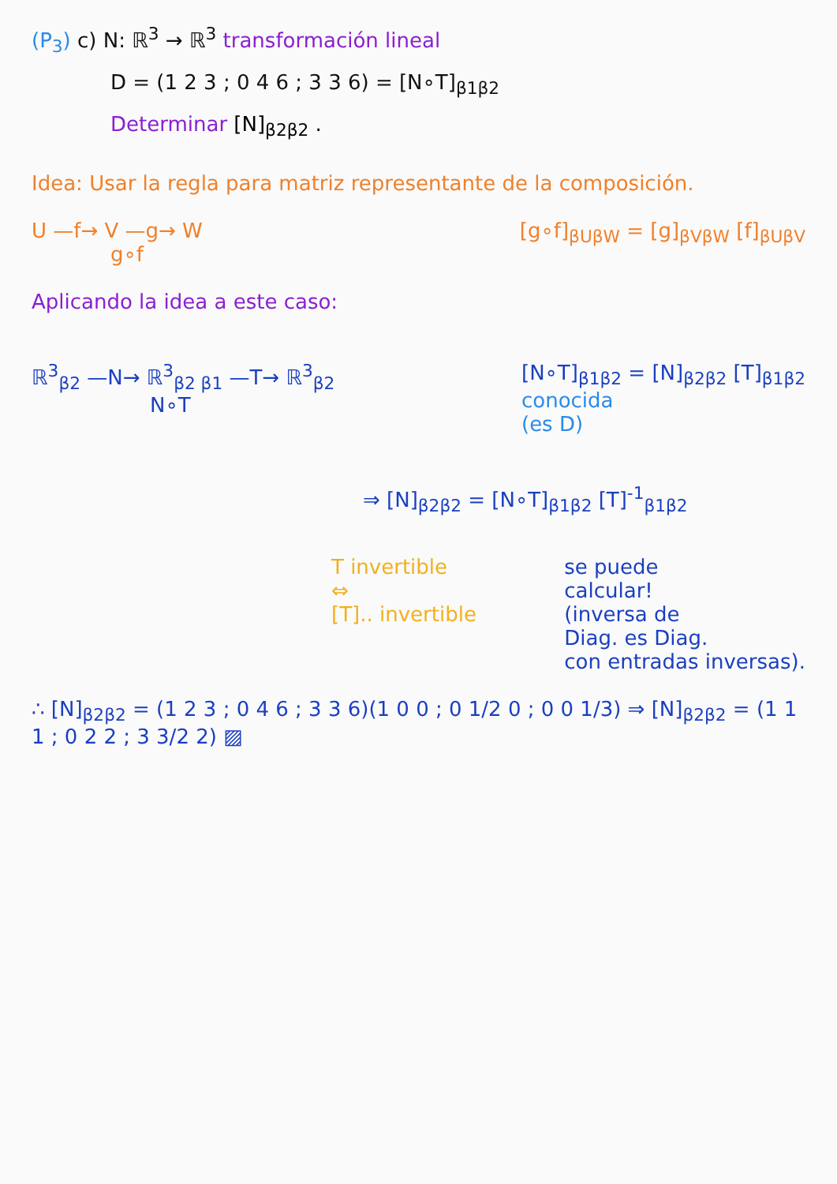(P<sub>3</sub>) c) N: ℝ<sup>3</sup> → ℝ<sup>3</sup> transformación lineal
D = (1 2 3 ; 0 4 6 ; 3 3 6) = [N∘T]<sub>β1β2</sub>
Determinar [N]<sub>β2β2</sub> .
Idea: Usar la regla para matriz representante de la composición.
U —f→ V —g→ W
g∘f
[g∘f]<sub>βUβW</sub> = [g]<sub>βVβW</sub> [f]<sub>βUβV</sub>
Aplicando la idea a este caso:
ℝ<sup>3</sup><sub>β2</sub> —N→ ℝ<sup>3</sup><sub>β2 β1</sub> —T→ ℝ<sup>3</sup><sub>β2</sub>
N∘T
[N∘T]<sub>β1β2</sub> = [N]<sub>β2β2</sub> [T]<sub>β1β2</sub>
conocida
(es D)
⇒ [N]<sub>β2β2</sub> = [N∘T]<sub>β1β2</sub> [T]<sup>-1</sup><sub>β1β2</sub>
T invertible
⇔
[T].. invertible
se puede
calcular!
(inversa de
Diag. es Diag.
con entradas inversas).
∴ [N]<sub>β2β2</sub> = (1 2 3 ; 0 4 6 ; 3 3 6)(1 0 0 ; 0 1/2 0 ; 0 0 1/3) ⇒ [N]<sub>β2β2</sub> = (1 1 1 ; 0 2 2 ; 3 3/2 2) ▨